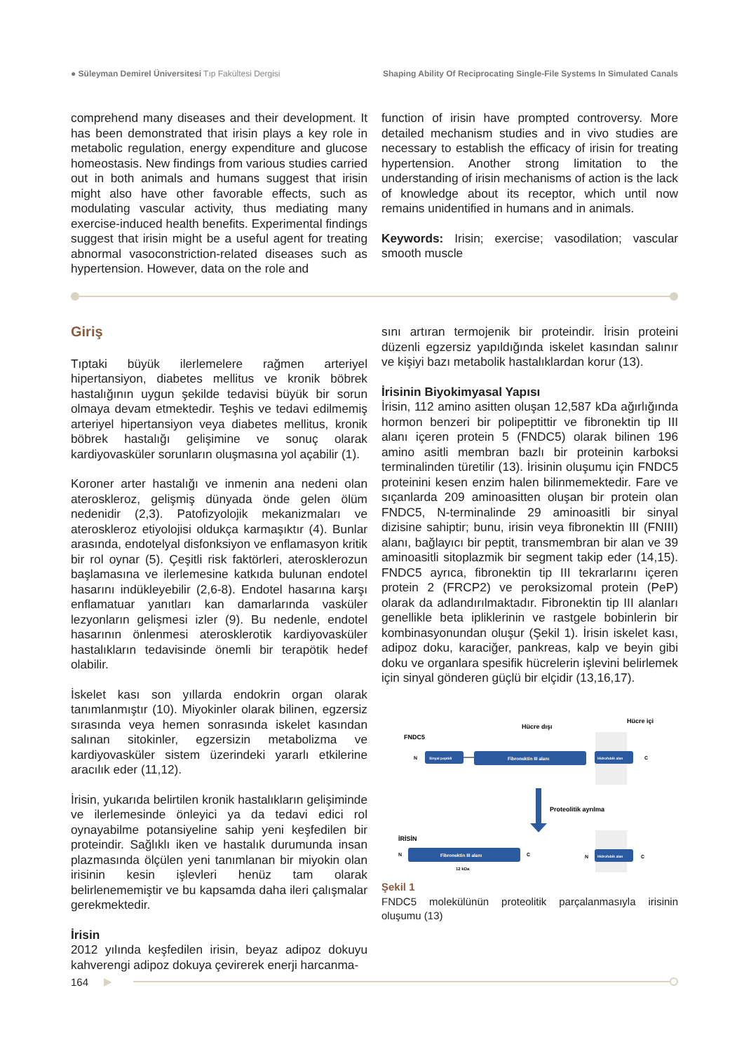● Süleyman Demirel Üniversitesi Tıp Fakültesi Dergisi Shaping Ability Of Reciprocating Single-File Systems In Simulated Canals
comprehend many diseases and their development. It has been demonstrated that irisin plays a key role in metabolic regulation, energy expenditure and glucose homeostasis. New findings from various studies carried out in both animals and humans suggest that irisin might also have other favorable effects, such as modulating vascular activity, thus mediating many exercise-induced health benefits. Experimental findings suggest that irisin might be a useful agent for treating abnormal vasoconstriction-related diseases such as hypertension. However, data on the role and
function of irisin have prompted controversy. More detailed mechanism studies and in vivo studies are necessary to establish the efficacy of irisin for treating hypertension. Another strong limitation to the understanding of irisin mechanisms of action is the lack of knowledge about its receptor, which until now remains unidentified in humans and in animals.
Keywords: Irisin; exercise; vasodilation; vascular smooth muscle
Giriş
Tıptaki büyük ilerlemelere rağmen arteriyel hipertansiyon, diabetes mellitus ve kronik böbrek hastalığının uygun şekilde tedavisi büyük bir sorun olmaya devam etmektedir. Teşhis ve tedavi edilmemiş arteriyel hipertansiyon veya diabetes mellitus, kronik böbrek hastalığı gelişimine ve sonuç olarak kardiyovasküler sorunların oluşmasına yol açabilir (1).
Koroner arter hastalığı ve inmenin ana nedeni olan ateroskleroz, gelişmiş dünyada önde gelen ölüm nedenidir (2,3). Patofizyolojik mekanizmaları ve ateroskleroz etiyolojisi oldukça karmaşıktır (4). Bunlar arasında, endotelyal disfonksiyon ve enflamasyon kritik bir rol oynar (5). Çeşitli risk faktörleri, aterosklerozun başlamasına ve ilerlemesine katkıda bulunan endotel hasarını indükleyebilir (2,6-8). Endotel hasarına karşı enflamatuar yanıtları kan damarlarında vasküler lezyonların gelişmesi izler (9). Bu nedenle, endotel hasarının önlenmesi aterosklerotik kardiyovasküler hastalıkların tedavisinde önemli bir terapötik hedef olabilir.
İskelet kası son yıllarda endokrin organ olarak tanımlanmıştır (10). Miyokinler olarak bilinen, egzersiz sırasında veya hemen sonrasında iskelet kasından salınan sitokinler, egzersizin metabolizma ve kardiyovasküler sistem üzerindeki yararlı etkilerine aracılık eder (11,12).
İrisin, yukarıda belirtilen kronik hastalıkların gelişiminde ve ilerlemesinde önleyici ya da tedavi edici rol oynayabilme potansiyeline sahip yeni keşfedilen bir proteindir. Sağlıklı iken ve hastalık durumunda insan plazmasında ölçülen yeni tanımlanan bir miyokin olan irisinin kesin işlevleri henüz tam olarak belirlenememiştir ve bu kapsamda daha ileri çalışmalar gerekmektedir.
İrisin
2012 yılında keşfedilen irisin, beyaz adipoz dokuyu kahverengi adipoz dokuya çevirerek enerji harcanma-
sını artıran termojenik bir proteindir. İrisin proteini düzenli egzersiz yapıldığında iskelet kasından salınır ve kişiyi bazı metabolik hastalıklardan korur (13).
İrisinin Biyokimyasal Yapısı
İrisin, 112 amino asitten oluşan 12,587 kDa ağırlığında hormon benzeri bir polipeptittir ve fibronektin tip III alanı içeren protein 5 (FNDC5) olarak bilinen 196 amino asitli membran bazlı bir proteinin karboksi terminalinden türetilir (13). İrisinin oluşumu için FNDC5 proteinini kesen enzim halen bilinmemektedir. Fare ve sıçanlarda 209 aminoasitten oluşan bir protein olan FNDC5, N-terminalinde 29 aminoasitli bir sinyal dizisine sahiptir; bunu, irisin veya fibronektin III (FNIII) alanı, bağlayıcı bir peptit, transmembran bir alan ve 39 aminoasitli sitoplazmik bir segment takip eder (14,15). FNDC5 ayrıca, fibronektin tip III tekrarlarını içeren protein 2 (FRCP2) ve peroksizomal protein (PeP) olarak da adlandırılmaktadır. Fibronektin tip III alanları genellikle beta ipliklerinin ve rastgele bobinlerin bir kombinasyonundan oluşur (Şekil 1). İrisin iskelet kası, adipoz doku, karaciğer, pankreas, kalp ve beyin gibi doku ve organlara spesifik hücrelerin işlevini belirlemek için sinyal gönderen güçlü bir elçidir (13,16,17).
Hücre dışı
Hücre içi
FNDC5
N
Sinyal peptidi
Fibronektin III alanı
Hidrofobik alan
C
Proteolitik ayrılma
İRİSİN
N
Fibronektin III alanı
C
12 kDa
N
Hidrofobik alan
C
Şekil 1
FNDC5 molekülünün proteolitik parçalanmasıyla irisinin oluşumu (13)
164 ▶